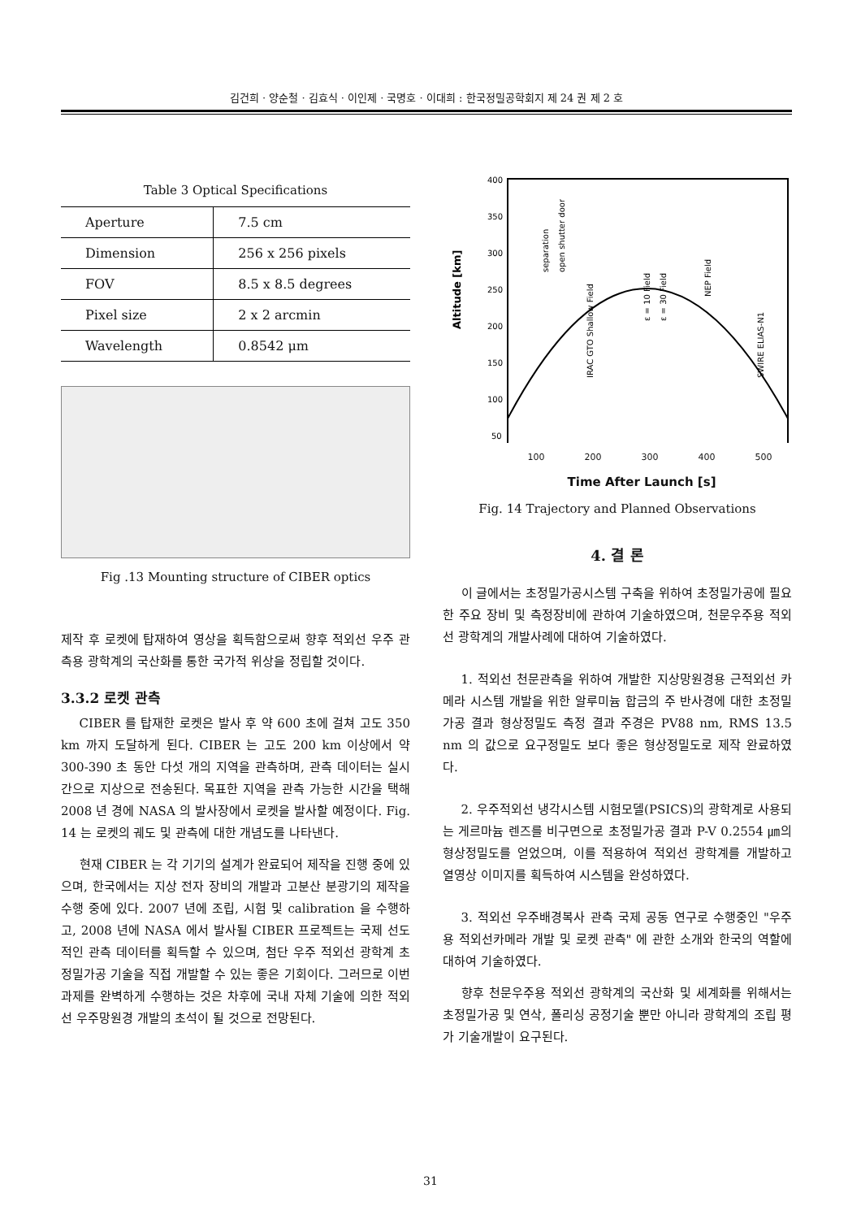김건희 · 양순철 · 김효식 · 이인제 · 국명호 · 이대희 : 한국정밀공학회지 제 24 권 제 2 호
Table 3 Optical Specifications
| Aperture | 7.5 cm |
| Dimension | 256 x 256 pixels |
| FOV | 8.5 x 8.5 degrees |
| Pixel size | 2 x 2 arcmin |
| Wavelength | 0.8542 μm |
Fig .13 Mounting structure of CIBER optics
제작 후 로켓에 탑재하여 영상을 획득함으로써 향후 적외선 우주 관측용 광학계의 국산화를 통한 국가적 위상을 정립할 것이다.
3.3.2 로켓 관측
CIBER 를 탑재한 로켓은 발사 후 약 600 초에 걸쳐 고도 350 km 까지 도달하게 된다. CIBER 는 고도 200 km 이상에서 약 300-390 초 동안 다섯 개의 지역을 관측하며, 관측 데이터는 실시간으로 지상으로 전송된다. 목표한 지역을 관측 가능한 시간을 택해 2008 년 경에 NASA 의 발사장에서 로켓을 발사할 예정이다. Fig. 14 는 로켓의 궤도 및 관측에 대한 개념도를 나타낸다.
현재 CIBER 는 각 기기의 설계가 완료되어 제작을 진행 중에 있으며, 한국에서는 지상 전자 장비의 개발과 고분산 분광기의 제작을 수행 중에 있다. 2007 년에 조립, 시험 및 calibration 을 수행하고, 2008 년에 NASA 에서 발사될 CIBER 프로젝트는 국제 선도적인 관측 데이터를 획득할 수 있으며, 첨단 우주 적외선 광학계 초정밀가공 기술을 직접 개발할 수 있는 좋은 기회이다. 그러므로 이번 과제를 완벽하게 수행하는 것은 차후에 국내 자체 기술에 의한 적외선 우주망원경 개발의 초석이 될 것으로 전망된다.
400
350
300
250
200
150
100
50
Altitude [km]
separation
open shutter door
IRAC GTO Shallow Field
ε = 10 Field
ε = 30 Field
NEP Field
SWIRE ELIAS-N1
100 200 300 400 500
Time After Launch [s]
Fig. 14 Trajectory and Planned Observations
4. 결 론
이 글에서는 초정밀가공시스템 구축을 위하여 초정밀가공에 필요한 주요 장비 및 측정장비에 관하여 기술하였으며, 천문우주용 적외선 광학계의 개발사례에 대하여 기술하였다.
1. 적외선 천문관측을 위하여 개발한 지상망원경용 근적외선 카메라 시스템 개발을 위한 알루미늄 합금의 주 반사경에 대한 초정밀가공 결과 형상정밀도 측정 결과 주경은 PV88 nm, RMS 13.5 nm 의 값으로 요구정밀도 보다 좋은 형상정밀도로 제작 완료하였다.
2. 우주적외선 냉각시스템 시험모델(PSICS)의 광학계로 사용되는 게르마늄 렌즈를 비구면으로 초정밀가공 결과 P-V 0.2554 ㎛의 형상정밀도를 얻었으며, 이를 적용하여 적외선 광학계를 개발하고 열영상 이미지를 획득하여 시스템을 완성하였다.
3. 적외선 우주배경복사 관측 국제 공동 연구로 수행중인 "우주용 적외선카메라 개발 및 로켓 관측" 에 관한 소개와 한국의 역할에 대하여 기술하였다.
향후 천문우주용 적외선 광학계의 국산화 및 세계화를 위해서는 초정밀가공 및 연삭, 폴리싱 공정기술 뿐만 아니라 광학계의 조립 평가 기술개발이 요구된다.
31